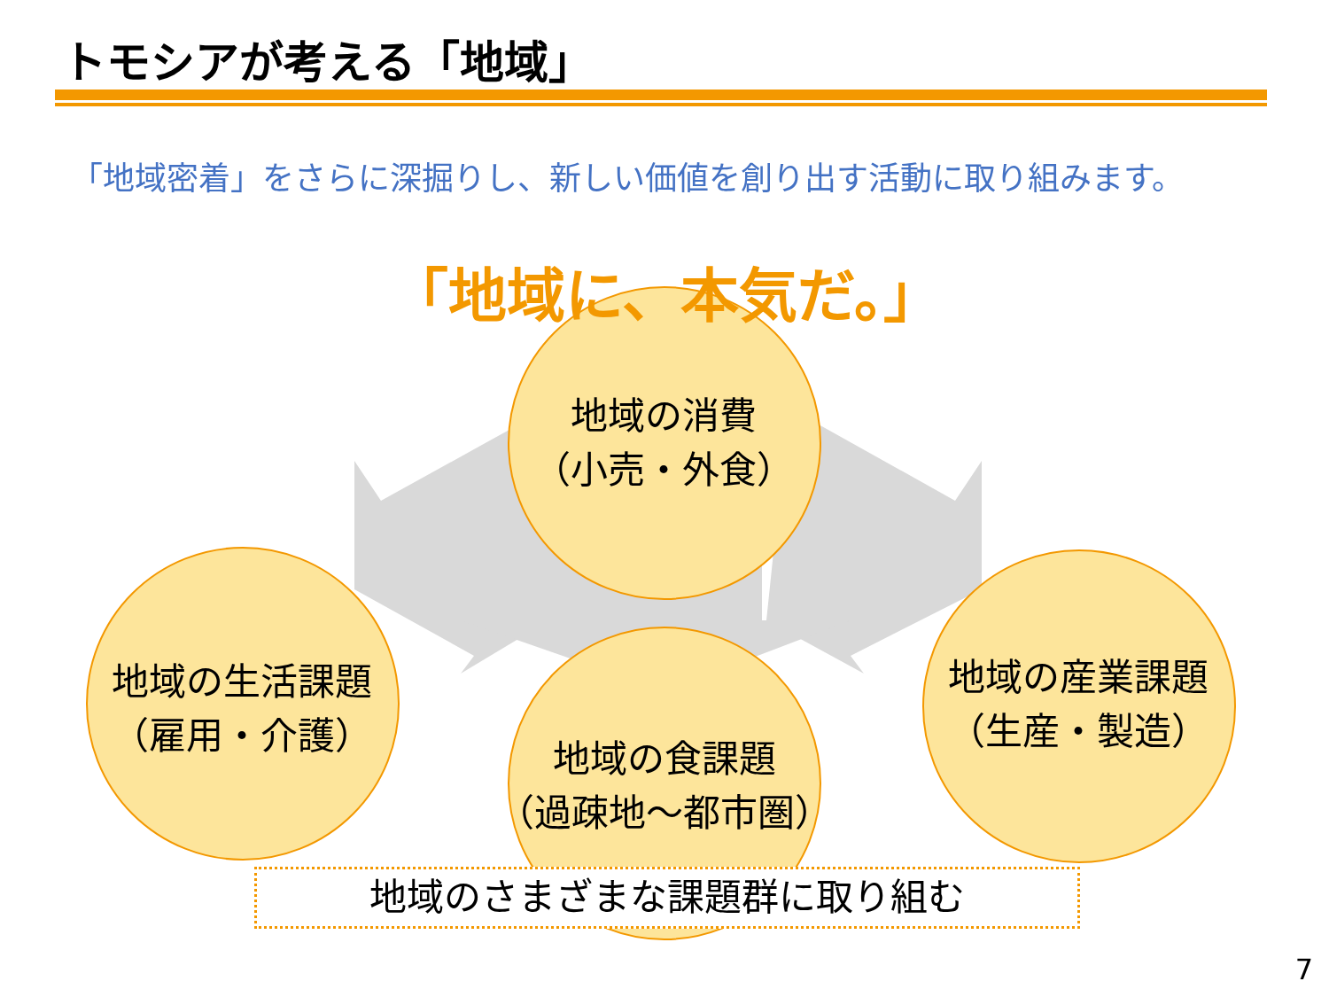トモシアが考える「地域」
「地域密着」をさらに深掘りし、新しい価値を創り出す活動に取り組みます。
「地域に、本気だ。」
地域の消費
（小売・外食）
地域の生活課題
（雇用・介護）
地域の産業課題
（生産・製造）
地域の食課題
（過疎地～都市圏）
地域のさまざまな課題群に取り組む
7